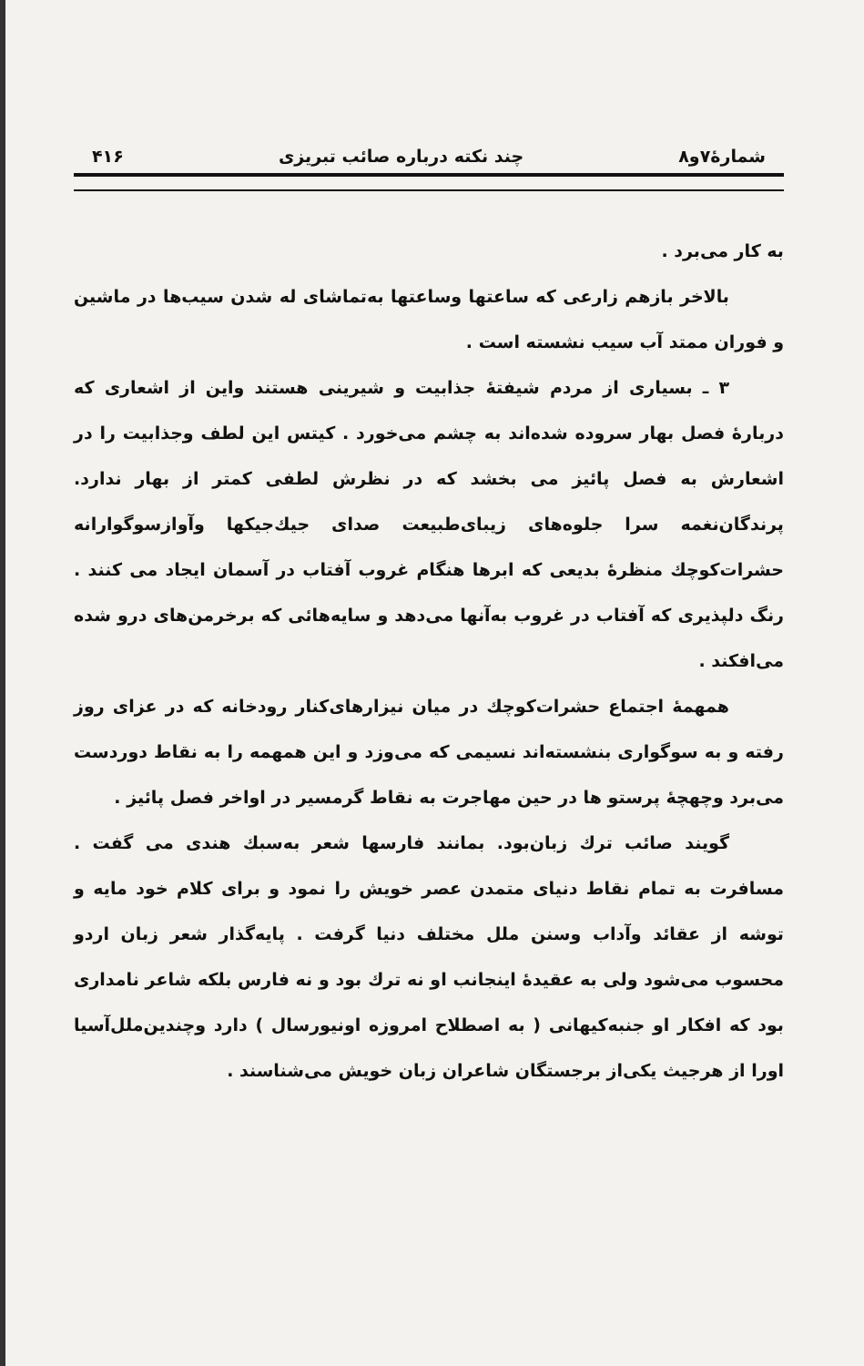شمارهٔ۷و۸ چند نکته درباره صائب تبریزی ۴۱۶
به کار می‌برد .
بالاخر بازهم زارعی که ساعتها وساعتها به‌تماشای له شدن سیب‌ها در ماشین و فوران ممتد آب سیب نشسته است .
۳ ـ بسیاری از مردم شیفتهٔ جذابیت و شیرینی هستند واین از اشعاری که دربارهٔ فصل بهار سروده شده‌اند به چشم می‌خورد . کیتس این لطف وجذابیت را در اشعارش به فصل پائیز می بخشد که در نظرش لطفی کمتر از بهار ندارد. پرندگان‌نغمه سرا جلوه‌های زیبای‌طبیعت صدای جیك‌جیکها وآوازسوگوارانه حشرات‌کوچك منظرهٔ بدیعی که ابرها هنگام غروب آفتاب در آسمان ایجاد می کنند . رنگ دلپذیری که آفتاب در غروب به‌آنها می‌دهد و سایه‌هائی که برخرمن‌های درو شده می‌افکند .
همهمهٔ اجتماع حشرات‌کوچك در میان نیزارهای‌کنار رودخانه که در عزای روز رفته و به سوگواری بنشسته‌اند نسیمی که می‌وزد و این همهمه را به نقاط دوردست می‌برد وچهچهٔ پرستو ها در حین مهاجرت به نقاط گرمسیر در اواخر فصل پائیز .
گویند صائب ترك زبان‌بود. بمانند فارسها شعر به‌سبك هندی می گفت . مسافرت به تمام نقاط دنیای متمدن عصر خویش را نمود و برای کلام خود مایه و توشه از عقائد وآداب وسنن ملل مختلف دنیا گرفت . پایه‌گذار شعر زبان اردو محسوب می‌شود ولی به عقیدهٔ اینجانب او نه ترك بود و نه فارس بلکه شاعر نامداری بود که افکار او جنبه‌کیهانی ( به اصطلاح امروزه اونیورسال ) دارد وچندین‌ملل‌آسیا اورا از هرجیث یکی‌از برجستگان شاعران زبان خویش می‌شناسند .